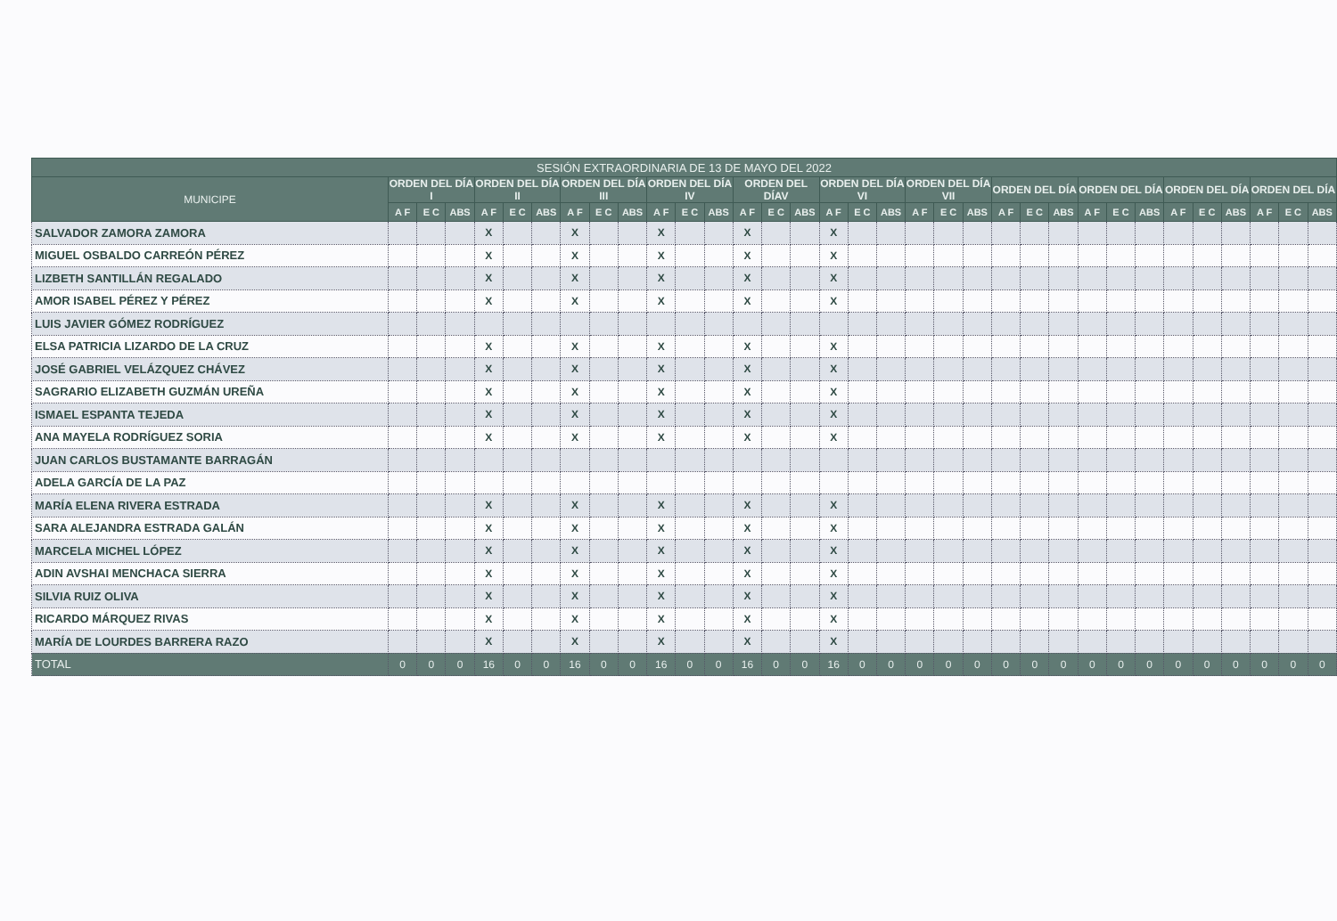| SESIÓN EXTRAORDINARIA DE 13 DE MAYO DEL 2022 | | | | | | | | | | | | | | | | | | | | | | | | | | | | | | | | | |
| --- | --- | --- | --- | --- | --- | --- | --- | --- | --- | --- | --- | --- | --- | --- | --- | --- | --- | --- | --- | --- | --- | --- | --- | --- | --- | --- | --- | --- | --- | --- | --- | --- | --- |
| MUNICIPE | ORDEN DEL DÍA I | | | ORDEN DEL DÍA II | | | ORDEN DEL DÍA III | | | ORDEN DEL DÍA IV | | | ORDEN DEL DÍAV | | | ORDEN DEL DÍA VI | | | ORDEN DEL DÍA VII | | | ORDEN DEL DÍA | | | ORDEN DEL DÍA | | | ORDEN DEL DÍA | | | ORDEN DEL DÍA | | |
| | A F | E C | ABS | A F | E C | ABS | A F | E C | ABS | A F | E C | ABS | A F | E C | ABS | A F | E C | ABS | A F | E C | ABS | A F | E C | ABS | A F | E C | ABS | A F | E C | ABS | A F | E C | ABS |
| SALVADOR ZAMORA ZAMORA | | | | X | | | X | | | X | | | X | | | X | | | | | | | | | | | | | | | | | |
| MIGUEL OSBALDO CARREÓN PÉREZ | | | | X | | | X | | | X | | | X | | | X | | | | | | | | | | | | | | | | | |
| LIZBETH SANTILLÁN REGALADO | | | | X | | | X | | | X | | | X | | | X | | | | | | | | | | | | | | | | | |
| AMOR ISABEL PÉREZ Y PÉREZ | | | | X | | | X | | | X | | | X | | | X | | | | | | | | | | | | | | | | | |
| LUIS JAVIER GÓMEZ RODRÍGUEZ | | | | | | | | | | | | | | | | | | | | | | | | | | | | | | | | | |
| ELSA PATRICIA LIZARDO DE LA CRUZ | | | | X | | | X | | | X | | | X | | | X | | | | | | | | | | | | | | | | | |
| JOSÉ GABRIEL VELÁZQUEZ CHÁVEZ | | | | X | | | X | | | X | | | X | | | X | | | | | | | | | | | | | | | | | |
| SAGRARIO ELIZABETH GUZMÁN UREÑA | | | | X | | | X | | | X | | | X | | | X | | | | | | | | | | | | | | | | | |
| ISMAEL ESPANTA TEJEDA | | | | X | | | X | | | X | | | X | | | X | | | | | | | | | | | | | | | | | |
| ANA MAYELA RODRÍGUEZ SORIA | | | | X | | | X | | | X | | | X | | | X | | | | | | | | | | | | | | | | | |
| JUAN CARLOS BUSTAMANTE BARRAGÁN | | | | | | | | | | | | | | | | | | | | | | | | | | | | | | | | | |
| ADELA GARCÍA DE LA PAZ | | | | | | | | | | | | | | | | | | | | | | | | | | | | | | | | | |
| MARÍA ELENA RIVERA ESTRADA | | | | X | | | X | | | X | | | X | | | X | | | | | | | | | | | | | | | | | |
| SARA ALEJANDRA ESTRADA GALÁN | | | | X | | | X | | | X | | | X | | | X | | | | | | | | | | | | | | | | | |
| MARCELA MICHEL LÓPEZ | | | | X | | | X | | | X | | | X | | | X | | | | | | | | | | | | | | | | | |
| ADIN AVSHAI MENCHACA SIERRA | | | | X | | | X | | | X | | | X | | | X | | | | | | | | | | | | | | | | | |
| SILVIA RUIZ OLIVA | | | | X | | | X | | | X | | | X | | | X | | | | | | | | | | | | | | | | | |
| RICARDO MÁRQUEZ RIVAS | | | | X | | | X | | | X | | | X | | | X | | | | | | | | | | | | | | | | | |
| MARÍA DE LOURDES BARRERA RAZO | | | | X | | | X | | | X | | | X | | | X | | | | | | | | | | | | | | | | | |
| TOTAL | 0 | 0 | 0 | 16 | 0 | 0 | 16 | 0 | 0 | 16 | 0 | 0 | 16 | 0 | 0 | 16 | 0 | 0 | 0 | 0 | 0 | 0 | 0 | 0 | 0 | 0 | 0 | 0 | 0 | 0 | 0 | 0 | 0 |